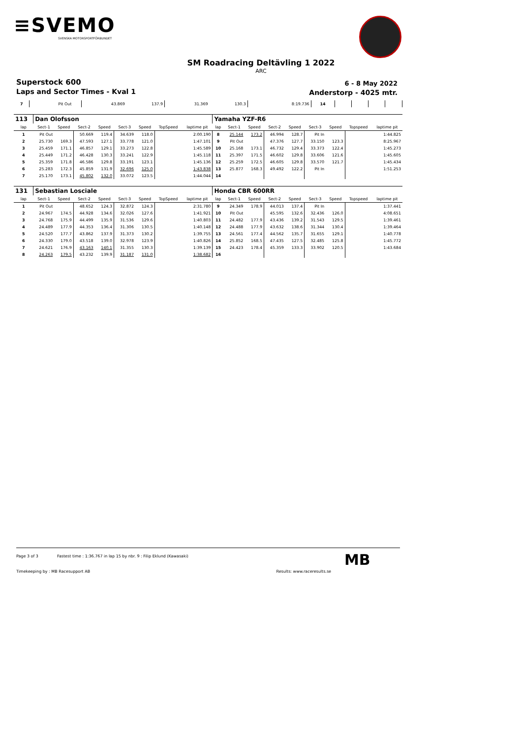≡SVEMO
SVENSKA MOTORSPORTFÖRBUNDET
SM Roadracing Deltävling 1 2022
ARC
Superstock 600
Laps and Sector Times - Kval 1
6 - 8 May 2022
Anderstorp - 4025 mtr.
| 7 | Pit Out | | 43.869 | 137.9 | 31.369 | 130.3 | | 8:19.736 | 14 | | | | | | | | |
| 113 | Dan Olofsson | | | | | | | | Yamaha YZF-R6 | | | | | | | | |
| lap | Sect-1 | Speed | Sect-2 | Speed | Sect-3 | Speed | TopSpeed | laptime pit | lap | Sect-1 | Speed | Sect-2 | Speed | Sect-3 | Speed | Topspeed | laptime pit |
| 1 | Pit Out | | 50.669 | 119.4 | 34.639 | 118.0 | | 2:00.190 | 8 | 25.144 | 173.2 | 46.994 | 128.7 | Pit In | | | 1:44.825 |
| 2 | 25.730 | 169.3 | 47.593 | 127.1 | 33.778 | 121.0 | | 1:47.101 | 9 | Pit Out | | 47.376 | 127.7 | 33.150 | 123.3 | | 8:25.967 |
| 3 | 25.459 | 171.1 | 46.857 | 129.1 | 33.273 | 122.8 | | 1:45.589 | 10 | 25.168 | 173.1 | 46.732 | 129.4 | 33.373 | 122.4 | | 1:45.273 |
| 4 | 25.449 | 171.2 | 46.428 | 130.3 | 33.241 | 122.9 | | 1:45.118 | 11 | 25.397 | 171.5 | 46.602 | 129.8 | 33.606 | 121.6 | | 1:45.605 |
| 5 | 25.359 | 171.8 | 46.586 | 129.8 | 33.191 | 123.1 | | 1:45.136 | 12 | 25.259 | 172.5 | 46.605 | 129.8 | 33.570 | 121.7 | | 1:45.434 |
| 6 | 25.283 | 172.3 | 45.859 | 131.9 | 32.696 | 125.0 | | 1:43.838 | 13 | 25.877 | 168.3 | 49.492 | 122.2 | Pit In | | | 1:51.253 |
| 7 | 25.170 | 173.1 | 45.802 | 132.0 | 33.072 | 123.5 | | 1:44.044 | 14 | | | | | | | | |
| 131 | Sebastian Losciale | | | | | | | | Honda CBR 600RR | | | | | | | | |
| lap | Sect-1 | Speed | Sect-2 | Speed | Sect-3 | Speed | TopSpeed | laptime pit | lap | Sect-1 | Speed | Sect-2 | Speed | Sect-3 | Speed | Topspeed | laptime pit |
| 1 | Pit Out | | 48.652 | 124.3 | 32.872 | 124.3 | | 2:31.780 | 9 | 24.349 | 178.9 | 44.013 | 137.4 | Pit In | | | 1:37.441 |
| 2 | 24.967 | 174.5 | 44.928 | 134.6 | 32.026 | 127.6 | | 1:41.921 | 10 | Pit Out | | 45.595 | 132.6 | 32.436 | 126.0 | | 4:08.651 |
| 3 | 24.768 | 175.9 | 44.499 | 135.9 | 31.536 | 129.6 | | 1:40.803 | 11 | 24.482 | 177.9 | 43.436 | 139.2 | 31.543 | 129.5 | | 1:39.461 |
| 4 | 24.489 | 177.9 | 44.353 | 136.4 | 31.306 | 130.5 | | 1:40.148 | 12 | 24.488 | 177.9 | 43.632 | 138.6 | 31.344 | 130.4 | | 1:39.464 |
| 5 | 24.520 | 177.7 | 43.862 | 137.9 | 31.373 | 130.2 | | 1:39.755 | 13 | 24.561 | 177.4 | 44.562 | 135.7 | 31.655 | 129.1 | | 1:40.778 |
| 6 | 24.330 | 179.0 | 43.518 | 139.0 | 32.978 | 123.9 | | 1:40.826 | 14 | 25.852 | 168.5 | 47.435 | 127.5 | 32.485 | 125.8 | | 1:45.772 |
| 7 | 24.621 | 176.9 | 43.163 | 140.1 | 31.355 | 130.3 | | 1:39.139 | 15 | 24.423 | 178.4 | 45.359 | 133.3 | 33.902 | 120.5 | | 1:43.684 |
| 8 | 24.263 | 179.5 | 43.232 | 139.9 | 31.187 | 131.0 | | 1:38.682 | 16 | | | | | | | | |
Page 3 of 3 Fastest time : 1:36.767 in lap 15 by nbr. 9 : Filip Eklund (Kawasaki)
Timekeeping by : MB Racesupport AB Results: www.raceresults.se
MB